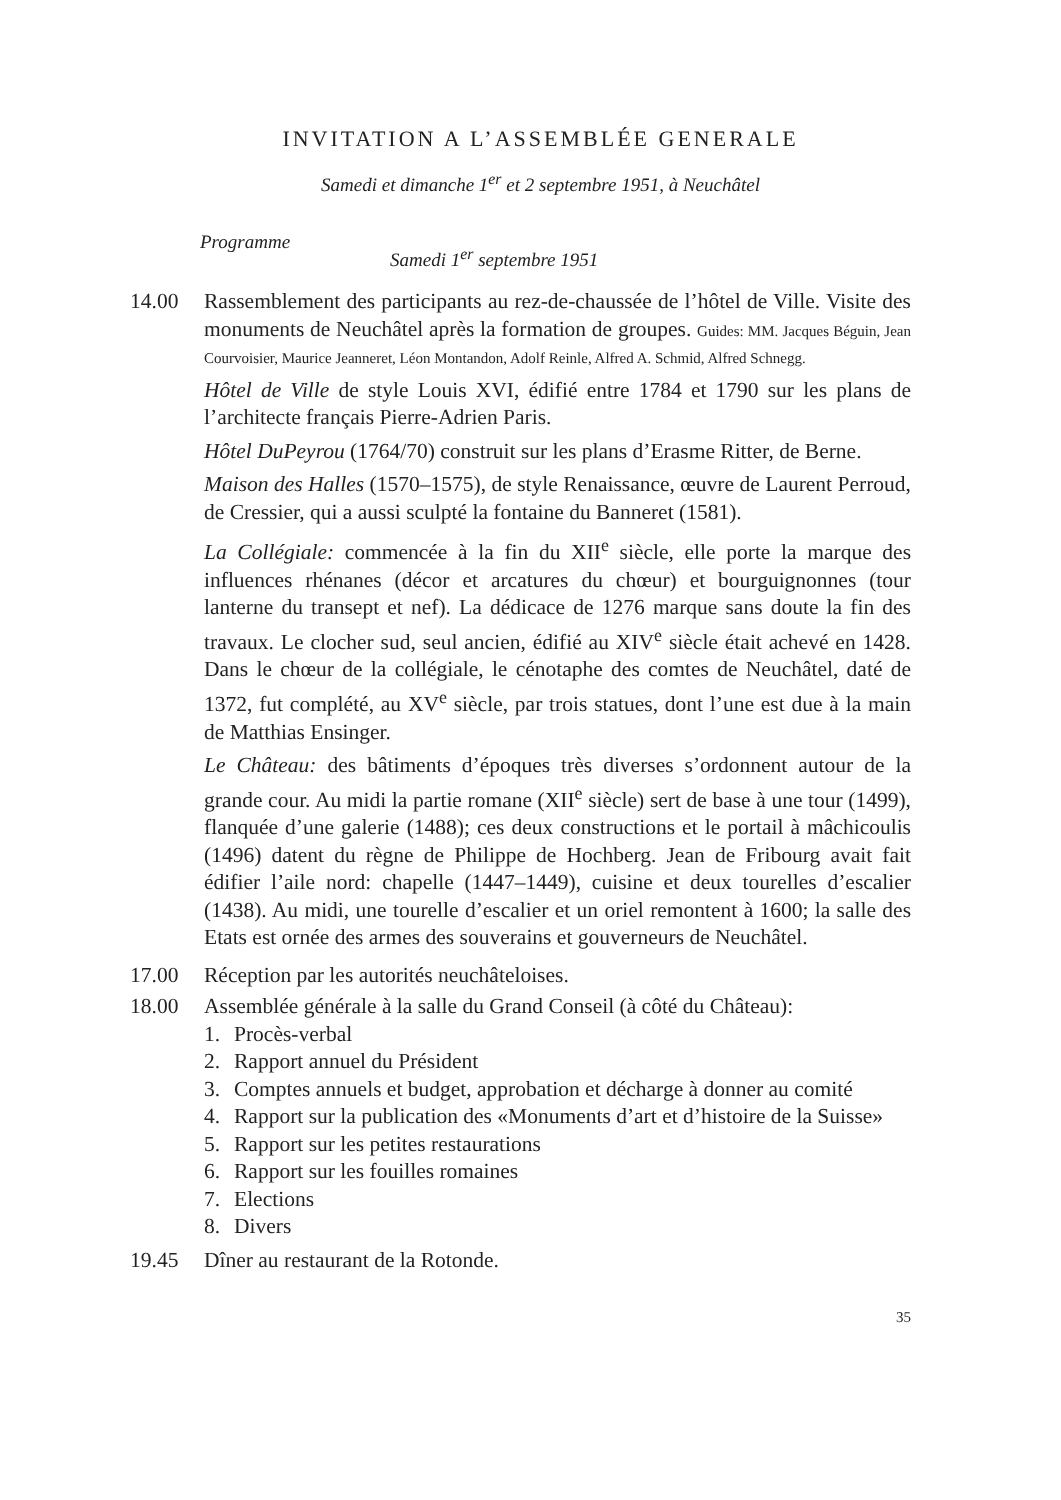INVITATION A L’ASSEMBLÉE GENERALE
Samedi et dimanche 1<sup>er</sup> et 2 septembre 1951, à Neuchâtel
Programme
Samedi 1<sup>er</sup> septembre 1951
14.00 Rassemblement des participants au rez-de-chaussée de l’hôtel de Ville. Visite des monuments de Neuchâtel après la formation de groupes. Guides: MM. Jacques Béguin, Jean Courvoisier, Maurice Jeanneret, Léon Montandon, Adolf Reinle, Alfred A. Schmid, Alfred Schnegg.
Hôtel de Ville de style Louis XVI, édifié entre 1784 et 1790 sur les plans de l’architecte français Pierre-Adrien Paris.
Hôtel DuPeyrou (1764/70) construit sur les plans d’Erasme Ritter, de Berne.
Maison des Halles (1570–1575), de style Renaissance, œuvre de Laurent Perroud, de Cressier, qui a aussi sculpté la fontaine du Banneret (1581).
La Collégiale: commencée à la fin du XII<sup>e</sup> siècle, elle porte la marque des influences rhénanes (décor et arcatures du chœur) et bourguignonnes (tour lanterne du transept et nef). La dédicace de 1276 marque sans doute la fin des travaux. Le clocher sud, seul ancien, édifié au XIV<sup>e</sup> siècle était achevé en 1428. Dans le chœur de la collégiale, le cénotaphe des comtes de Neuchâtel, daté de 1372, fut complété, au XV<sup>e</sup> siècle, par trois statues, dont l’une est due à la main de Matthias Ensinger.
Le Château: des bâtiments d’époques très diverses s’ordonnent autour de la grande cour. Au midi la partie romane (XII<sup>e</sup> siècle) sert de base à une tour (1499), flanquée d’une galerie (1488); ces deux constructions et le portail à mâchicoulis (1496) datent du règne de Philippe de Hochberg. Jean de Fribourg avait fait édifier l’aile nord: chapelle (1447–1449), cuisine et deux tourelles d’escalier (1438). Au midi, une tourelle d’escalier et un oriel remontent à 1600; la salle des Etats est ornée des armes des souverains et gouverneurs de Neuchâtel.
17.00 Réception par les autorités neuchâteloises.
18.00 Assemblée générale à la salle du Grand Conseil (à côté du Château):
1. Procès-verbal
2. Rapport annuel du Président
3. Comptes annuels et budget, approbation et décharge à donner au comité
4. Rapport sur la publication des «Monuments d’art et d’histoire de la Suisse»
5. Rapport sur les petites restaurations
6. Rapport sur les fouilles romaines
7. Elections
8. Divers
19.45 Dîner au restaurant de la Rotonde.
35